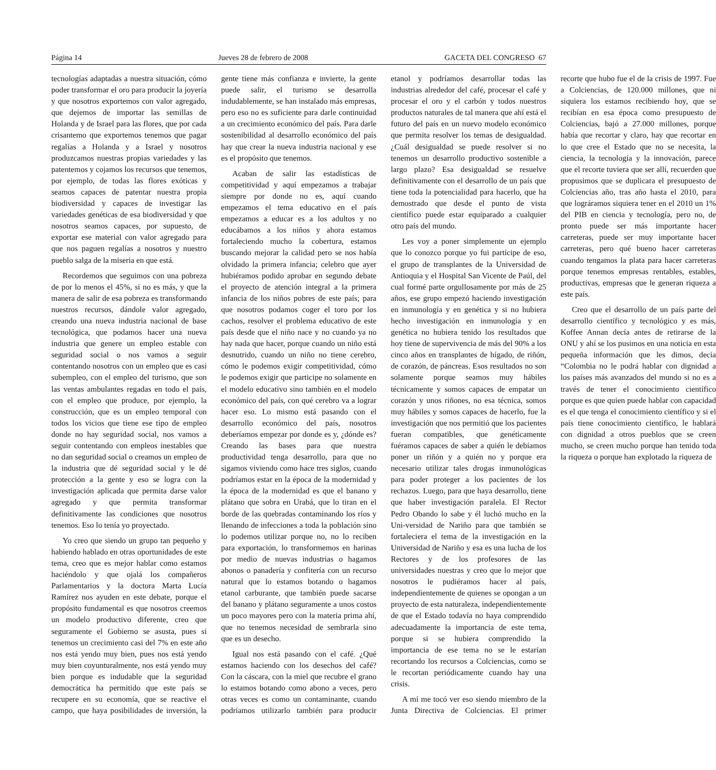Página 14 Jueves 28 de febrero de 2008 GACETA DEL CONGRESO 67
tecnologías adaptadas a nuestra situación, cómo poder transformar el oro para producir la joyería y que nosotros exportemos con valor agregado, que dejemos de importar las semillas de Holanda y de Israel para las flores, que por cada crisantemo que exportemos tenemos que pagar regalías a Holanda y a Israel y nosotros produzcamos nuestras propias variedades y las patentemos y cojamos los recursos que tenemos, por ejemplo, de todas las flores exóticas y seamos capaces de patentar nuestra propia biodiversidad y capaces de investigar las variedades genéticas de esa biodiversidad y que nosotros seamos capaces, por supuesto, de exportar ese material con valor agregado para que nos paguen regalías a nosotros y nuestro pueblo salga de la miseria en que está.
Recordemos que seguimos con una pobreza de por lo menos el 45%, si no es más, y que la manera de salir de esa pobreza es transformando nuestros recursos, dándole valor agregado, creando una nueva industria nacional de base tecnológica, que podamos hacer una nueva industria que genere un empleo estable con seguridad social o nos vamos a seguir contentando nosotros con un empleo que es casi subempleo, con el empleo del turismo, que son las ventas ambulantes regadas en todo el país, con el empleo que produce, por ejemplo, la construcción, que es un empleo temporal con todos los vicios que tiene ese tipo de empleo donde no hay seguridad social, nos vamos a seguir contentando con empleos inestables que no dan seguridad social o creamos un empleo de la industria que dé seguridad social y le dé protección a la gente y eso se logra con la investigación aplicada que permita darse valor agregado y que permita transformar definitivamente las condiciones que nosotros tenemos. Eso lo tenía yo proyectado.
Yo creo que siendo un grupo tan pequeño y habiendo hablado en otras oportunidades de este tema, creo que es mejor hablar como estamos haciéndolo y que ojalá los compañeros Parlamentarios y la doctora Marta Lucía Ramírez nos ayuden en este debate, porque el propósito fundamental es que nosotros creemos un modelo productivo diferente, creo que seguramente el Gobierno se asusta, pues si tenemos un crecimiento casi del 7% en este año nos está yendo muy bien, pues nos está yendo muy bien coyunturalmente, nos está yendo muy bien porque es indudable que la seguridad democrática ha permitido que este país se recupere en su economía, que se reactive el campo, que haya posibilidades de inversión, la gente tiene más confianza e invierte, la gente puede salir, el turismo se desarrolla indudablemente, se han instalado más empresas, pero eso no es suficiente para darle continuidad a un crecimiento económico del país. Para darle sostenibilidad al desarrollo económico del país hay que crear la nueva industria nacional y ese es el propósito que tenemos.
Acaban de salir las estadísticas de competitividad y aquí empezamos a trabajar siempre por donde no es, aquí cuando empezamos el tema educativo en el país empezamos a educar es a los adultos y no educábamos a los niños y ahora estamos fortaleciendo mucho la cobertura, estamos buscando mejorar la calidad pero se nos había olvidado la primera infancia; celebro que ayer hubiéramos podido aprobar en segundo debate el proyecto de atención integral a la primera infancia de los niños pobres de este país; para que nosotros podamos coger el toro por los cachos, resolver el problema educativo de este país desde que el niño nace y no cuando ya no hay nada que hacer, porque cuando un niño está desnutrido, cuando un niño no tiene cerebro, cómo le podemos exigir competitividad, cómo le podemos exigir que participe no solamente en el modelo educativo sino también en el modelo económico del país, con qué cerebro va a lograr hacer eso. Lo mismo está pasando con el desarrollo económico del país, nosotros deberíamos empezar por donde es y, ¿dónde es? Creando las bases para que nuestra productividad tenga desarrollo, para que no sigamos viviendo como hace tres siglos, cuando podríamos estar en la época de la modernidad y la época de la modernidad es que el banano y plátano que sobra en Urabá, que lo tiran en el borde de las quebradas contaminando los ríos y llenando de infecciones a toda la población sino lo podemos utilizar porque no, no lo reciben para exportación, lo transformemos en harinas por medio de nuevas industrias o hagamos abonos o panadería y confitería con un recurso natural que lo estamos botando o hagamos etanol carburante, que también puede sacarse del banano y plátano seguramente a unos costos un poco mayores pero con la materia prima ahí, que no tenemos necesidad de sembrarla sino que es un desecho.
Igual nos está pasando con el café. ¿Qué estamos haciendo con los desechos del café? Con la cáscara, con la miel que recubre el grano lo estamos botando como abono a veces, pero otras veces es como un contaminante, cuando podríamos utilizarlo también para producir etanol y podríamos desarrollar todas las industrias alrededor del café, procesar el café y procesar el oro y el carbón y todos nuestros productos naturales de tal manera que ahí está el futuro del país en un nuevo modelo económico que permita resolver los temas de desigualdad. ¿Cuál desigualdad se puede resolver si no tenemos un desarrollo productivo sostenible a largo plazo? Esa desigualdad se resuelve definitivamente con el desarrollo de un país que tiene toda la potencialidad para hacerlo, que ha demostrado que desde el punto de vista científico puede estar equiparado a cualquier otro país del mundo.
Les voy a poner simplemente un ejemplo que lo conozco porque yo fui partícipe de eso, el grupo de transplantes de la Universidad de Antioquia y el Hospital San Vicente de Paúl, del cual formé parte orgullosamente por más de 25 años, ese grupo empezó haciendo investigación en inmunología y en genética y si no hubiera hecho investigación en inmunología y en genética no hubiera tenido los resultados que hoy tiene de supervivencia de más del 90% a los cinco años en transplantes de hígado, de riñón, de corazón, de páncreas. Esos resultados no son solamente porque seamos muy hábiles técnicamente y somos capaces de empatar un corazón y unos riñones, no esa técnica, somos muy hábiles y somos capaces de hacerlo, fue la investigación que nos permitió que los pacientes fueran compatibles, que genéticamente fuéramos capaces de saber a quién le debíamos poner un riñón y a quién no y porque era necesario utilizar tales drogas inmunológicas para poder proteger a los pacientes de los rechazos. Luego, para que haya desarrollo, tiene que haber investigación paralela. El Rector Pedro Obando lo sabe y él luchó mucho en la Uni-versidad de Nariño para que también se fortaleciera el tema de la investigación en la Universidad de Nariño y esa es una lucha de los Rectores y de los profesores de las universidades nuestras y creo que lo mejor que nosotros le pudiéramos hacer al país, independientemente de quienes se opongan a un proyecto de esta naturaleza, independientemente de que el Estado todavía no haya comprendido adecuadamente la importancia de este tema, porque si se hubiera comprendido la importancia de ese tema no se le estarían recortando los recursos a Colciencias, como se le recortan periódicamente cuando hay una crisis.
A mí me tocó ver eso siendo miembro de la Junta Directiva de Colciencias. El primer recorte que hubo fue el de la crisis de 1997. Fue a Colciencias, de 120.000 millones, que ni siquiera los estamos recibiendo hoy, que se recibían en esa época como presupuesto de Colciencias, bajó a 27.000 millones, porque había que recortar y claro, hay que recortar en lo que cree el Estado que no se necesita, la ciencia, la tecnología y la innovación, parece que el recorte tuviera que ser allí, recuerden que propusimos que se duplicara el presupuesto de Colciencias año, tras año hasta el 2010, para que lográramos siquiera tener en el 2010 un 1% del PIB en ciencia y tecnología, pero no, de pronto puede ser más importante hacer carreteras, puede ser muy importante hacer carreteras, pero qué bueno hacer carreteras cuando tengamos la plata para hacer carreteras porque tenemos empresas rentables, estables, productivas, empresas que le generan riqueza a este país.
Creo que el desarrollo de un país parte del desarrollo científico y tecnológico y es más, Koffee Annan decía antes de retirarse de la ONU y ahí se los pusimos en una noticia en esta pequeña información que les dimos, decía “Colombia no le podrá hablar con dignidad a los países más avanzados del mundo si no es a través de tener el conocimiento científico porque es que quien puede hablar con capacidad es el que tenga el conocimiento científico y si el país tiene conocimiento científico, le hablará con dignidad a otros pueblos que se creen mucho, se creen mucho porque han tenido toda la riqueza o porque han explotado la riqueza de